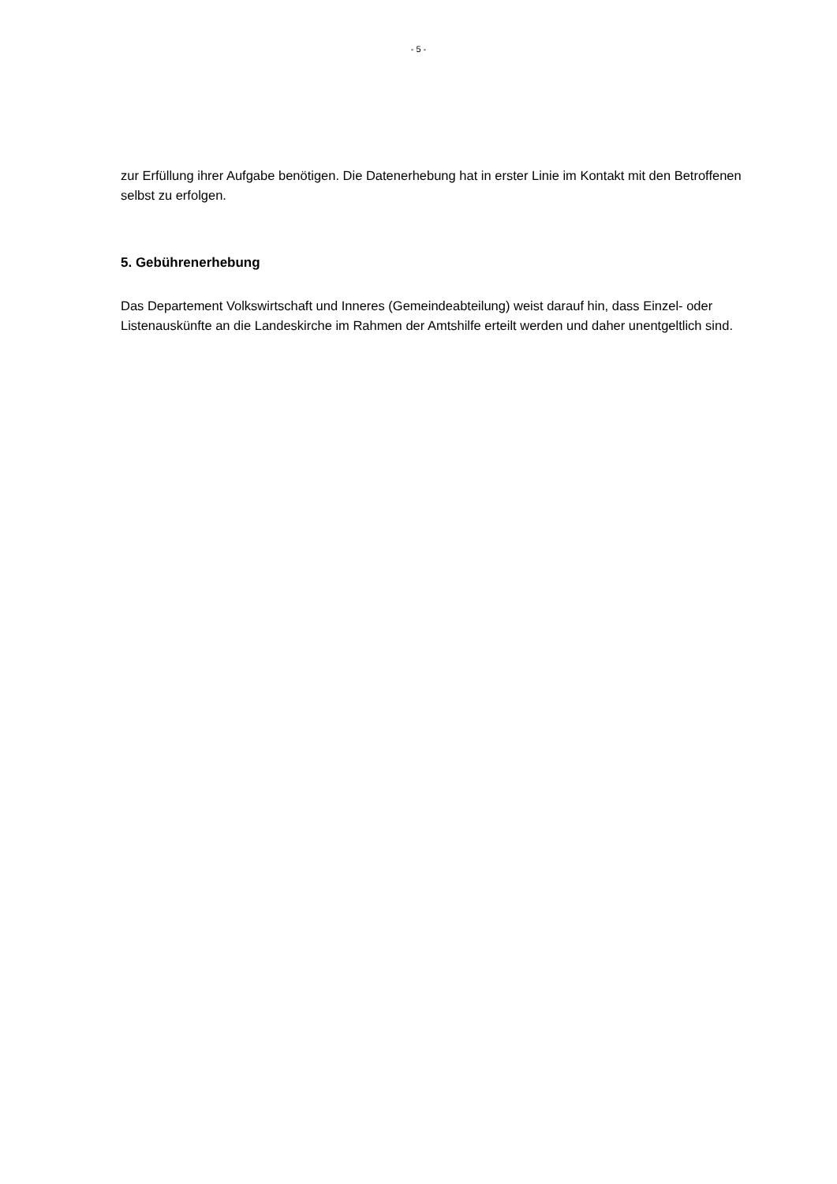- 5 -
zur Erfüllung ihrer Aufgabe benötigen. Die Datenerhebung hat in erster Linie im Kontakt mit den Betroffenen selbst zu erfolgen.
5. Gebührenerhebung
Das Departement Volkswirtschaft und Inneres (Gemeindeabteilung) weist darauf hin, dass Einzel- oder Listenauskünfte an die Landeskirche im Rahmen der Amtshilfe erteilt werden und daher unentgeltlich sind.